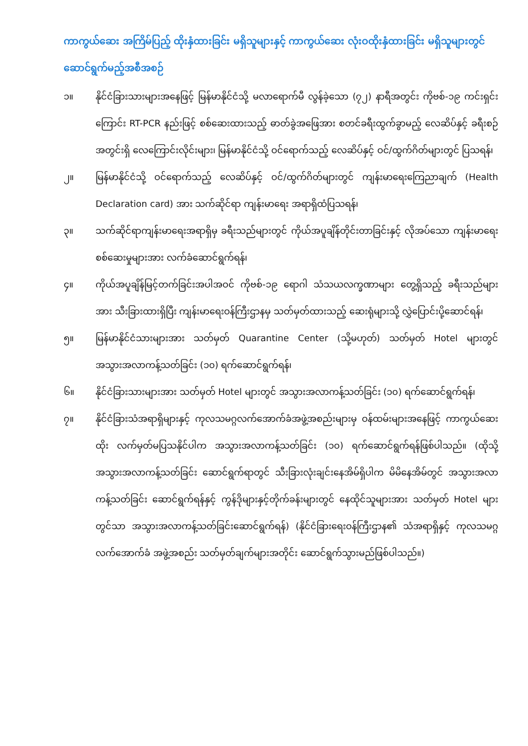ကာကွယ်ဆေး အကြိမ်ပြည့် ထိုးနှံထားခြင်း မရှိသူများနှင့် ကာကွယ်ဆေး လုံးဝထိုးနှံထားခြင်း မရှိသူများတွင် ဆောင်ရွက်မည့်အစီအစဉ်
၁။ နိုင်ငံခြားသားများအနေဖြင့် မြန်မာနိုင်ငံသို့ မလာရောက်မီ လွန်ခဲ့သော (၇၂) နာရီအတွင်း ကိုဗစ်-၁၉ ကင်းရှင်းကြောင်း RT-PCR နည်းဖြင့် စစ်ဆေးထားသည့် ဓာတ်ခွဲအဖြေအား စတင်ခရီးထွက်ခွာမည့် လေဆိပ်နှင့် ခရီးစဉ်အတွင်းရှိ လေကြောင်းလိုင်းများ၊ မြန်မာနိုင်ငံသို့ ဝင်ရောက်သည့် လေဆိပ်နှင့် ဝင်/ထွက်ဂိတ်များတွင် ပြသရန်၊
၂။ မြန်မာနိုင်ငံသို့ ဝင်ရောက်သည့် လေဆိပ်နှင့် ဝင်/ထွက်ဂိတ်များတွင် ကျန်းမာရေးကြေညာချက် (Health Declaration card) အား သက်ဆိုင်ရာ ကျန်းမာရေး အရာရှိထံပြသရန်၊
၃။ သက်ဆိုင်ရာကျန်းမာရေးအရာရှိမှ ခရီးသည်များတွင် ကိုယ်အပူချိန်တိုင်းတာခြင်းနှင့် လိုအပ်သော ကျန်းမာရေးစစ်ဆေးမှုများအား လက်ခံဆောင်ရွက်ရန်၊
၄။ ကိုယ်အပူချိန်မြင့်တက်ခြင်းအပါအဝင် ကိုဗစ်-၁၉ ရောဂါ သံသယလက္ခဏာများ တွေ့ရှိသည့် ခရီးသည်များအား သီးခြားထားရှိပြီး ကျန်းမာရေးဝန်ကြီးဌာနမှ သတ်မှတ်ထားသည့် ဆေးရုံများသို့ လွှဲပြောင်းပို့ဆောင်ရန်၊
၅။ မြန်မာနိုင်ငံသားများအား သတ်မှတ် Quarantine Center (သို့မဟုတ်) သတ်မှတ် Hotel များတွင် အသွားအလာကန့်သတ်ခြင်း (၁၀) ရက်ဆောင်ရွက်ရန်၊
၆။ နိုင်ငံခြားသားများအား သတ်မှတ် Hotel များတွင် အသွားအလာကန့်သတ်ခြင်း (၁၀) ရက်ဆောင်ရွက်ရန်၊
၇။ နိုင်ငံခြားသံအရာရှိများနှင့် ကုလသမဂ္ဂလက်အောက်ခံအဖွဲ့အစည်းများမှ ဝန်ထမ်းများအနေဖြင့် ကာကွယ်ဆေးထိုး လက်မှတ်မပြသနိုင်ပါက အသွားအလာကန့်သတ်ခြင်း (၁၀) ရက်ဆောင်ရွက်ရန်ဖြစ်ပါသည်။ (ထိုသို့ အသွားအလာကန့်သတ်ခြင်း ဆောင်ရွက်ရာတွင် သီးခြားလုံးချင်းနေအိမ်ရှိပါက မိမိနေအိမ်တွင် အသွားအလာကန့်သတ်ခြင်း ဆောင်ရွက်ရန်နှင့် ကွန်ဒိုများနှင့်တိုက်ခန်းများတွင် နေထိုင်သူများအား သတ်မှတ် Hotel များတွင်သာ အသွားအလာကန့်သတ်ခြင်းဆောင်ရွက်ရန်) (နိုင်ငံခြားရေးဝန်ကြီးဌာန၏ သံအရာရှိနှင့် ကုလသမဂ္ဂလက်အောက်ခံ အဖွဲ့အစည်း သတ်မှတ်ချက်များအတိုင်း ဆောင်ရွက်သွားမည်ဖြစ်ပါသည်။)